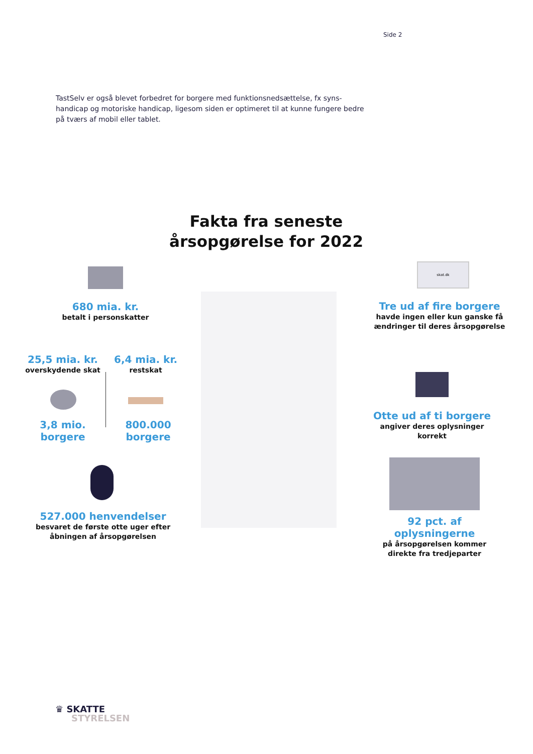Side 2
TastSelv er også blevet forbedret for borgere med funktionsnedsættelse, fx syns-handicap og motoriske handicap, ligesom siden er optimeret til at kunne fungere bedre på tværs af mobil eller tablet.
Fakta fra seneste årsopgørelse for 2022
680 mia. kr.
betalt i personskatter
25,5 mia. kr.
overskydende skat
6,4 mia. kr.
restskat
3,8 mio. borgere
800.000 borgere
527.000 henvendelser
besvaret de første otte uger efter åbningen af årsopgørelsen
skat.dk
Tre ud af fire borgere
havde ingen eller kun ganske få ændringer til deres årsopgørelse
Otte ud af ti borgere
angiver deres oplysninger korrekt
92 pct. af oplysningerne
på årsopgørelsen kommer direkte fra tredjeparter
♛ SKATTE
STYRELSEN